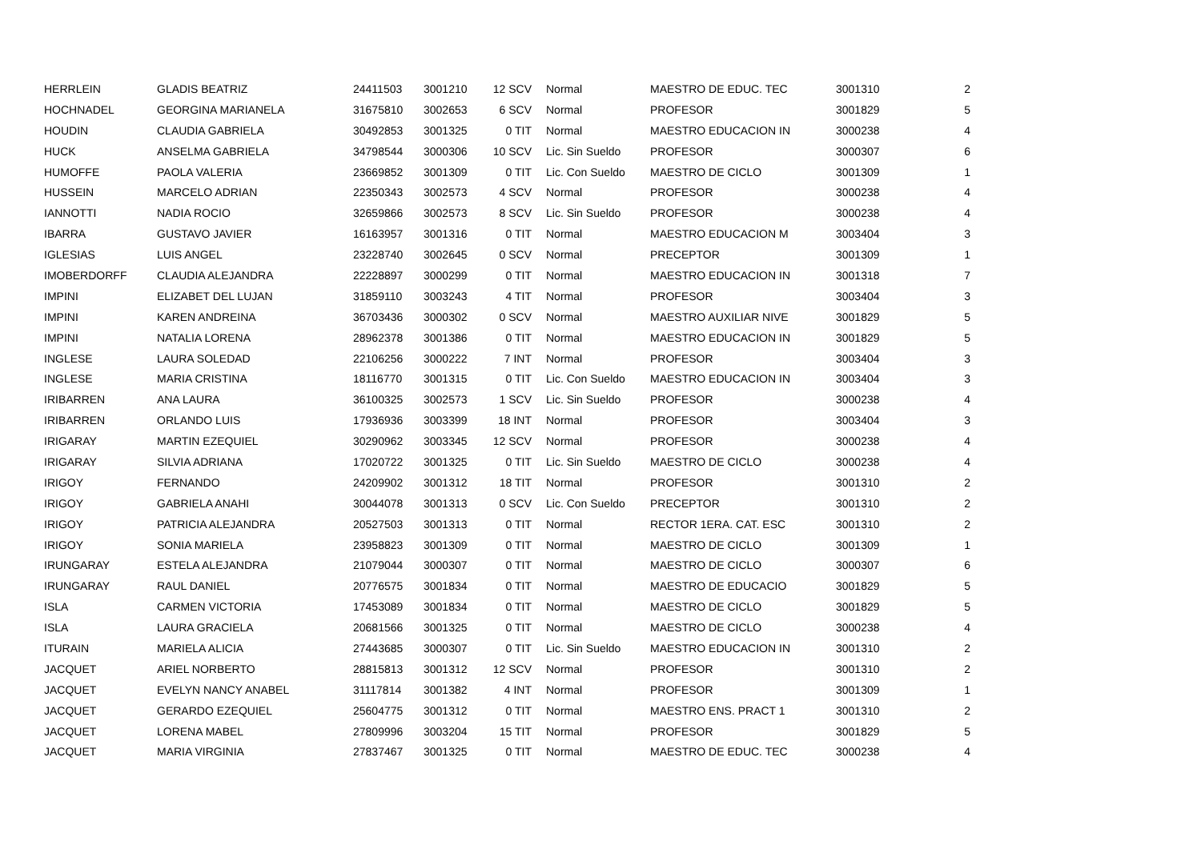| HERRLEIN | GLADIS BEATRIZ | 24411503 | 3001210 | 12 SCV | | Normal | MAESTRO DE EDUC. TEC | 3001310 | 2 |
| HOCHNADEL | GEORGINA MARIANELA | 31675810 | 3002653 | 6 SCV | | Normal | PROFESOR | 3001829 | 5 |
| HOUDIN | CLAUDIA GABRIELA | 30492853 | 3001325 | 0 TIT | | Normal | MAESTRO EDUCACION IN | 3000238 | 4 |
| HUCK | ANSELMA GABRIELA | 34798544 | 3000306 | 10 SCV | | Lic. Sin Sueldo | PROFESOR | 3000307 | 6 |
| HUMOFFE | PAOLA VALERIA | 23669852 | 3001309 | 0 TIT | | Lic. Con Sueldo | MAESTRO DE CICLO | 3001309 | 1 |
| HUSSEIN | MARCELO ADRIAN | 22350343 | 3002573 | 4 SCV | | Normal | PROFESOR | 3000238 | 4 |
| IANNOTTI | NADIA ROCIO | 32659866 | 3002573 | 8 SCV | | Lic. Sin Sueldo | PROFESOR | 3000238 | 4 |
| IBARRA | GUSTAVO JAVIER | 16163957 | 3001316 | 0 TIT | | Normal | MAESTRO EDUCACION M | 3003404 | 3 |
| IGLESIAS | LUIS ANGEL | 23228740 | 3002645 | 0 SCV | | Normal | PRECEPTOR | 3001309 | 1 |
| IMOBERDORFF | CLAUDIA ALEJANDRA | 22228897 | 3000299 | 0 TIT | | Normal | MAESTRO EDUCACION IN | 3001318 | 7 |
| IMPINI | ELIZABET DEL LUJAN | 31859110 | 3003243 | 4 TIT | | Normal | PROFESOR | 3003404 | 3 |
| IMPINI | KAREN ANDREINA | 36703436 | 3000302 | 0 SCV | | Normal | MAESTRO AUXILIAR NIVE | 3001829 | 5 |
| IMPINI | NATALIA LORENA | 28962378 | 3001386 | 0 TIT | | Normal | MAESTRO EDUCACION IN | 3001829 | 5 |
| INGLESE | LAURA SOLEDAD | 22106256 | 3000222 | 7 INT | | Normal | PROFESOR | 3003404 | 3 |
| INGLESE | MARIA CRISTINA | 18116770 | 3001315 | 0 TIT | | Lic. Con Sueldo | MAESTRO EDUCACION IN | 3003404 | 3 |
| IRIBARREN | ANA LAURA | 36100325 | 3002573 | 1 SCV | | Lic. Sin Sueldo | PROFESOR | 3000238 | 4 |
| IRIBARREN | ORLANDO LUIS | 17936936 | 3003399 | 18 INT | | Normal | PROFESOR | 3003404 | 3 |
| IRIGARAY | MARTIN EZEQUIEL | 30290962 | 3003345 | 12 SCV | | Normal | PROFESOR | 3000238 | 4 |
| IRIGARAY | SILVIA ADRIANA | 17020722 | 3001325 | 0 TIT | | Lic. Sin Sueldo | MAESTRO DE CICLO | 3000238 | 4 |
| IRIGOY | FERNANDO | 24209902 | 3001312 | 18 TIT | | Normal | PROFESOR | 3001310 | 2 |
| IRIGOY | GABRIELA ANAHI | 30044078 | 3001313 | 0 SCV | | Lic. Con Sueldo | PRECEPTOR | 3001310 | 2 |
| IRIGOY | PATRICIA ALEJANDRA | 20527503 | 3001313 | 0 TIT | | Normal | RECTOR 1ERA. CAT. ESC | 3001310 | 2 |
| IRIGOY | SONIA MARIELA | 23958823 | 3001309 | 0 TIT | | Normal | MAESTRO DE CICLO | 3001309 | 1 |
| IRUNGARAY | ESTELA ALEJANDRA | 21079044 | 3000307 | 0 TIT | | Normal | MAESTRO DE CICLO | 3000307 | 6 |
| IRUNGARAY | RAUL DANIEL | 20776575 | 3001834 | 0 TIT | | Normal | MAESTRO DE EDUCACIO | 3001829 | 5 |
| ISLA | CARMEN VICTORIA | 17453089 | 3001834 | 0 TIT | | Normal | MAESTRO DE CICLO | 3001829 | 5 |
| ISLA | LAURA GRACIELA | 20681566 | 3001325 | 0 TIT | | Normal | MAESTRO DE CICLO | 3000238 | 4 |
| ITURAIN | MARIELA ALICIA | 27443685 | 3000307 | 0 TIT | | Lic. Sin Sueldo | MAESTRO EDUCACION IN | 3001310 | 2 |
| JACQUET | ARIEL NORBERTO | 28815813 | 3001312 | 12 SCV | | Normal | PROFESOR | 3001310 | 2 |
| JACQUET | EVELYN NANCY ANABEL | 31117814 | 3001382 | 4 INT | | Normal | PROFESOR | 3001309 | 1 |
| JACQUET | GERARDO EZEQUIEL | 25604775 | 3001312 | 0 TIT | | Normal | MAESTRO ENS. PRACT 1 | 3001310 | 2 |
| JACQUET | LORENA MABEL | 27809996 | 3003204 | 15 TIT | | Normal | PROFESOR | 3001829 | 5 |
| JACQUET | MARIA VIRGINIA | 27837467 | 3001325 | 0 TIT | | Normal | MAESTRO DE EDUC. TEC | 3000238 | 4 |